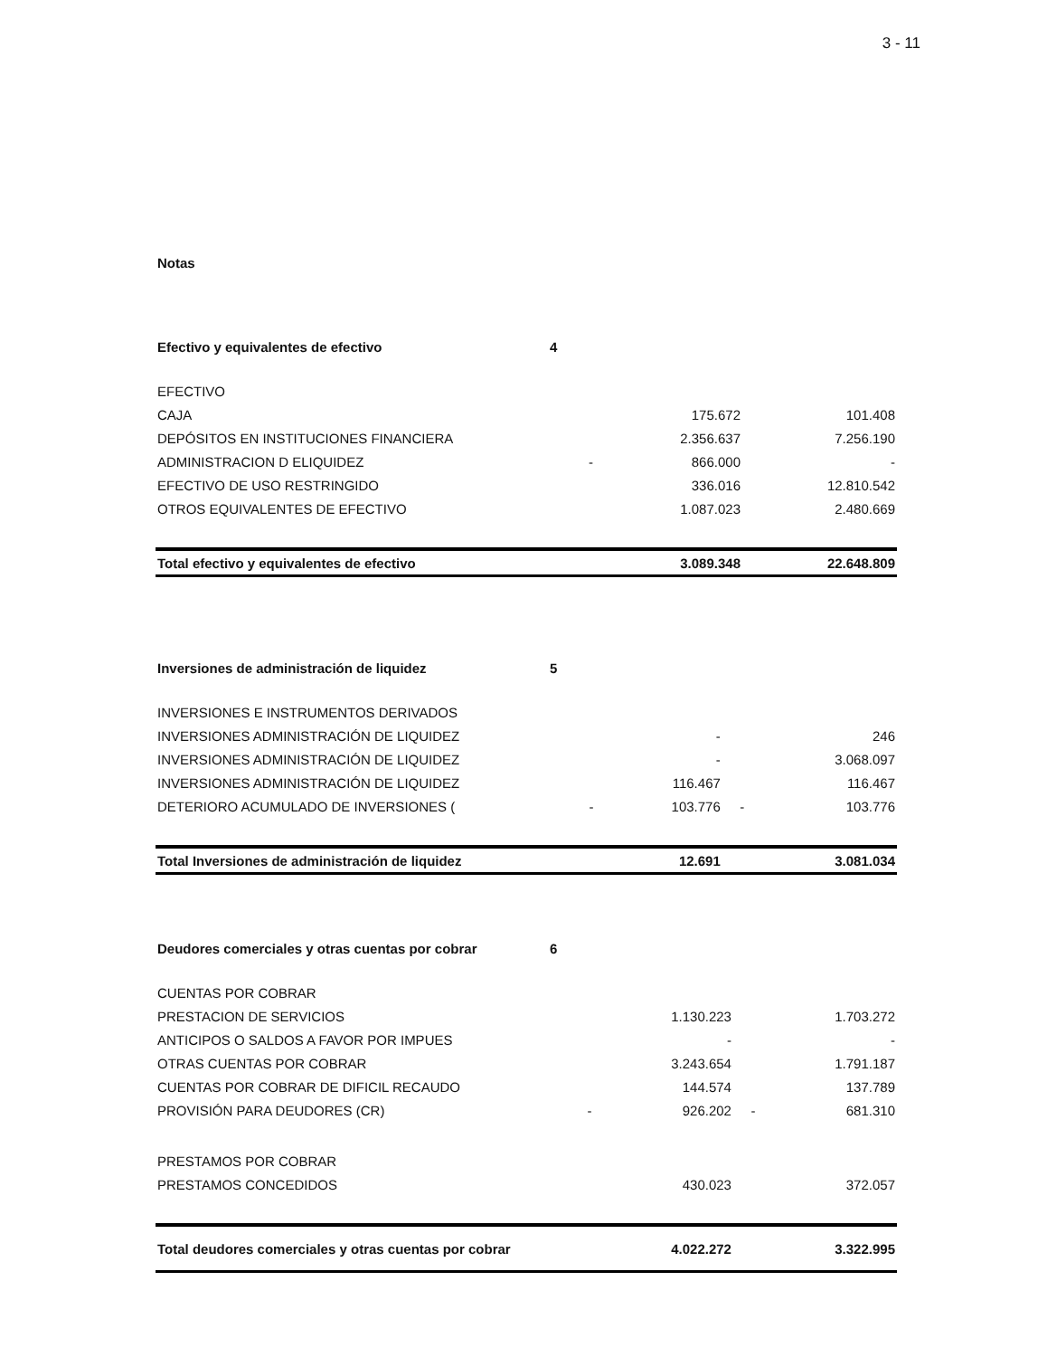3 - 11
Notas
| Efectivo y equivalentes de efectivo | 4 | | | | |
| EFECTIVO | | | | | |
| CAJA | | | 175.672 | | 101.408 |
| DEPÓSITOS EN INSTITUCIONES FINANCIERA | | | 2.356.637 | | 7.256.190 |
| ADMINISTRACION D ELIQUIDEZ | | - | 866.000 | | - |
| EFECTIVO DE USO RESTRINGIDO | | | 336.016 | | 12.810.542 |
| OTROS EQUIVALENTES DE EFECTIVO | | | 1.087.023 | | 2.480.669 |
| Total efectivo y equivalentes de efectivo | | | 3.089.348 | | 22.648.809 |
| Inversiones de administración de liquidez | 5 | | | | |
| INVERSIONES E INSTRUMENTOS DERIVADOS | | | | | |
| INVERSIONES ADMINISTRACIÓN DE LIQUIDEZ | | | - | | 246 |
| INVERSIONES ADMINISTRACIÓN DE LIQUIDEZ | | | - | | 3.068.097 |
| INVERSIONES ADMINISTRACIÓN DE LIQUIDEZ | | | 116.467 | | 116.467 |
| DETERIORO ACUMULADO DE INVERSIONES ( | | - | 103.776 | - | 103.776 |
| Total Inversiones de administración de liquidez | | | 12.691 | | 3.081.034 |
| Deudores comerciales y otras cuentas por cobrar | 6 | | | | |
| CUENTAS POR COBRAR | | | | | |
| PRESTACION DE SERVICIOS | | | 1.130.223 | | 1.703.272 |
| ANTICIPOS O SALDOS A FAVOR POR IMPUES | | | - | | - |
| OTRAS CUENTAS POR COBRAR | | | 3.243.654 | | 1.791.187 |
| CUENTAS POR COBRAR DE DIFICIL RECAUDO | | | 144.574 | | 137.789 |
| PROVISIÓN PARA DEUDORES (CR) | | - | 926.202 | - | 681.310 |
| PRESTAMOS POR COBRAR | | | | | |
| PRESTAMOS CONCEDIDOS | | | 430.023 | | 372.057 |
| Total deudores comerciales y otras cuentas por cobrar | | | 4.022.272 | | 3.322.995 |